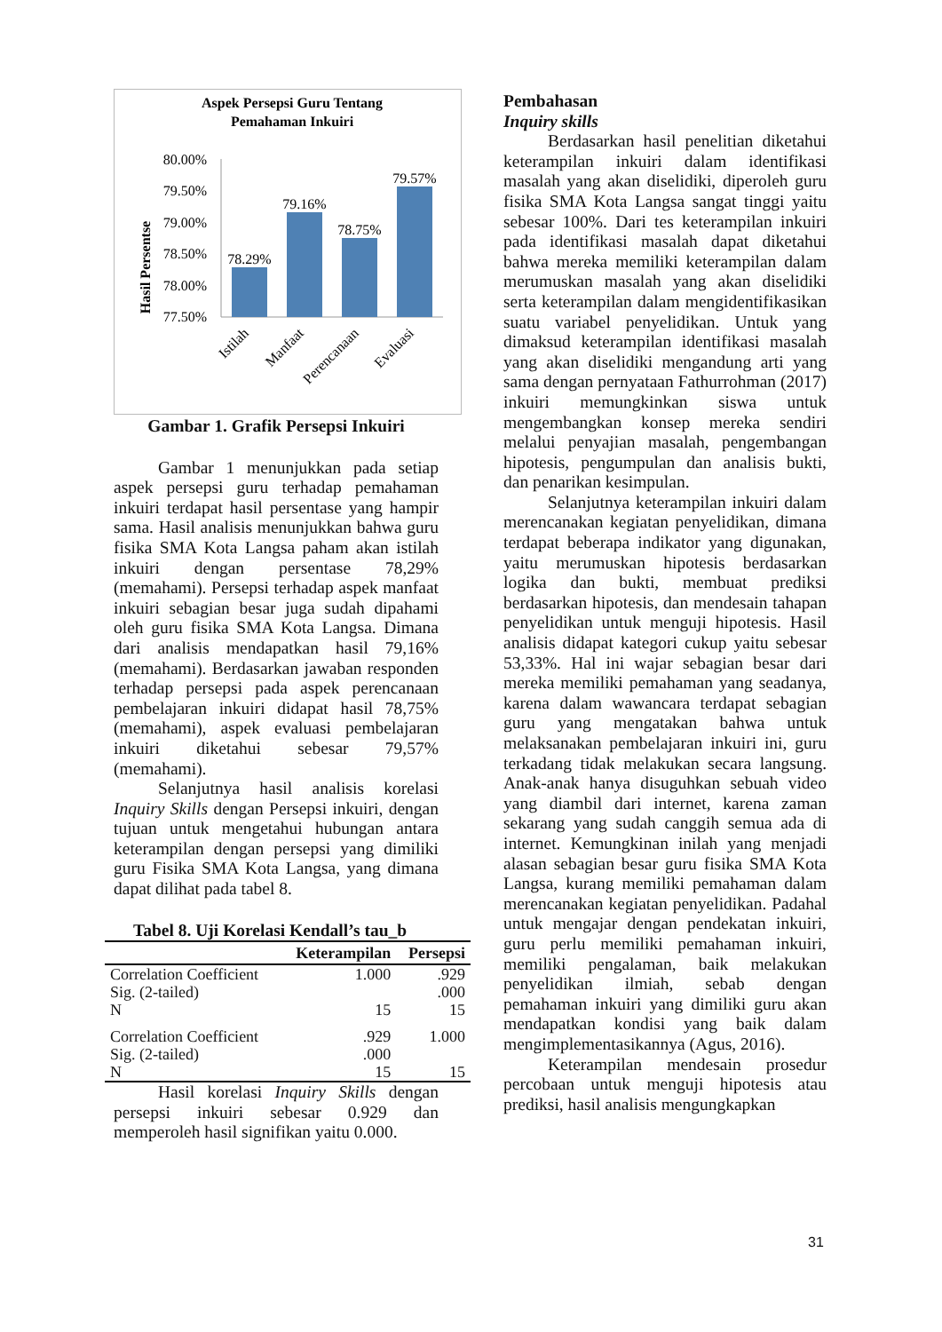Aspek Persepsi Guru Tentang
Pemahaman Inkuiri
Hasil Persentse
80.00%
79.50%
79.00%
78.50%
78.00%
77.50%
78.29%
79.16%
78.75%
79.57%
Istilah
Manfaat
Perencanaan
Evaluasi
Gambar 1. Grafik Persepsi Inkuiri
Gambar 1 menunjukkan pada setiap aspek persepsi guru terhadap pemahaman inkuiri terdapat hasil persentase yang hampir sama. Hasil analisis menunjukkan bahwa guru fisika SMA Kota Langsa paham akan istilah inkuiri dengan persentase 78,29% (memahami). Persepsi terhadap aspek manfaat inkuiri sebagian besar juga sudah dipahami oleh guru fisika SMA Kota Langsa. Dimana dari analisis mendapatkan hasil 79,16% (memahami). Berdasarkan jawaban responden terhadap persepsi pada aspek perencanaan pembelajaran inkuiri didapat hasil 78,75% (memahami), aspek evaluasi pembelajaran inkuiri diketahui sebesar 79,57% (memahami).
Selanjutnya hasil analisis korelasi Inquiry Skills dengan Persepsi inkuiri, dengan tujuan untuk mengetahui hubungan antara keterampilan dengan persepsi yang dimiliki guru Fisika SMA Kota Langsa, yang dimana dapat dilihat pada tabel 8.
Tabel 8. Uji Korelasi Kendall’s tau_b
| | Keterampilan | Persepsi |
| --- | --- | --- |
| Correlation Coefficient | 1.000 | .929 |
| Sig. (2-tailed) | | .000 |
| N | 15 | 15 |
| Correlation Coefficient | .929 | 1.000 |
| Sig. (2-tailed) | .000 | |
| N | 15 | 15 |
Hasil korelasi Inquiry Skills dengan persepsi inkuiri sebesar 0.929 dan memperoleh hasil signifikan yaitu 0.000.
Pembahasan
Inquiry skills
Berdasarkan hasil penelitian diketahui keterampilan inkuiri dalam identifikasi masalah yang akan diselidiki, diperoleh guru fisika SMA Kota Langsa sangat tinggi yaitu sebesar 100%. Dari tes keterampilan inkuiri pada identifikasi masalah dapat diketahui bahwa mereka memiliki keterampilan dalam merumuskan masalah yang akan diselidiki serta keterampilan dalam mengidentifikasikan suatu variabel penyelidikan. Untuk yang dimaksud keterampilan identifikasi masalah yang akan diselidiki mengandung arti yang sama dengan pernyataan Fathurrohman (2017) inkuiri memungkinkan siswa untuk mengembangkan konsep mereka sendiri melalui penyajian masalah, pengembangan hipotesis, pengumpulan dan analisis bukti, dan penarikan kesimpulan.
Selanjutnya keterampilan inkuiri dalam merencanakan kegiatan penyelidikan, dimana terdapat beberapa indikator yang digunakan, yaitu merumuskan hipotesis berdasarkan logika dan bukti, membuat prediksi berdasarkan hipotesis, dan mendesain tahapan penyelidikan untuk menguji hipotesis. Hasil analisis didapat kategori cukup yaitu sebesar 53,33%. Hal ini wajar sebagian besar dari mereka memiliki pemahaman yang seadanya, karena dalam wawancara terdapat sebagian guru yang mengatakan bahwa untuk melaksanakan pembelajaran inkuiri ini, guru terkadang tidak melakukan secara langsung. Anak-anak hanya disuguhkan sebuah video yang diambil dari internet, karena zaman sekarang yang sudah canggih semua ada di internet. Kemungkinan inilah yang menjadi alasan sebagian besar guru fisika SMA Kota Langsa, kurang memiliki pemahaman dalam merencanakan kegiatan penyelidikan. Padahal untuk mengajar dengan pendekatan inkuiri, guru perlu memiliki pemahaman inkuiri, memiliki pengalaman, baik melakukan penyelidikan ilmiah, sebab dengan pemahaman inkuiri yang dimiliki guru akan mendapatkan kondisi yang baik dalam mengimplementasikannya (Agus, 2016).
Keterampilan mendesain prosedur percobaan untuk menguji hipotesis atau prediksi, hasil analisis mengungkapkan
31